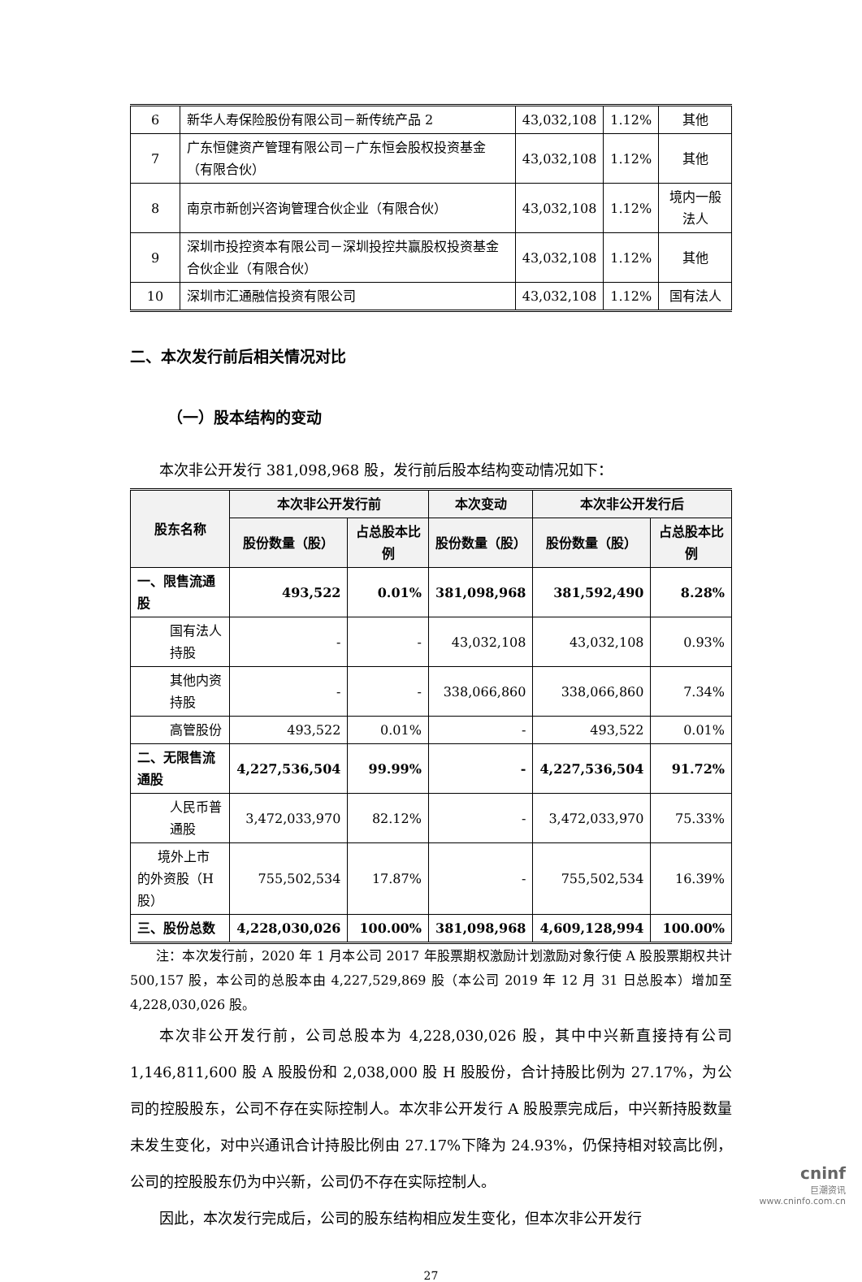| 6 | 新华人寿保险股份有限公司－新传统产品 2 | 43,032,108 | 1.12% | 其他 |
| 7 | 广东恒健资产管理有限公司－广东恒会股权投资基金（有限合伙） | 43,032,108 | 1.12% | 其他 |
| 8 | 南京市新创兴咨询管理合伙企业（有限合伙） | 43,032,108 | 1.12% | 境内一般法人 |
| 9 | 深圳市投控资本有限公司－深圳投控共赢股权投资基金合伙企业（有限合伙） | 43,032,108 | 1.12% | 其他 |
| 10 | 深圳市汇通融信投资有限公司 | 43,032,108 | 1.12% | 国有法人 |
二、本次发行前后相关情况对比
（一）股本结构的变动
本次非公开发行 381,098,968 股，发行前后股本结构变动情况如下：
| 股东名称 | 本次非公开发行前 | | 本次变动 | 本次非公开发行后 | |
| --- | --- | --- | --- | --- | --- |
| | 股份数量（股） | 占总股本比例 | 股份数量（股） | 股份数量（股） | 占总股本比例 |
| 一、限售流通股 | 493,522 | 0.01% | 381,098,968 | 381,592,490 | 8.28% |
| 国有法人持股 | - | - | 43,032,108 | 43,032,108 | 0.93% |
| 其他内资持股 | - | - | 338,066,860 | 338,066,860 | 7.34% |
| 高管股份 | 493,522 | 0.01% | - | 493,522 | 0.01% |
| 二、无限售流通股 | 4,227,536,504 | 99.99% | - | 4,227,536,504 | 91.72% |
| 人民币普通股 | 3,472,033,970 | 82.12% | - | 3,472,033,970 | 75.33% |
| 境外上市的外资股（H股） | 755,502,534 | 17.87% | - | 755,502,534 | 16.39% |
| 三、股份总数 | 4,228,030,026 | 100.00% | 381,098,968 | 4,609,128,994 | 100.00% |
注：本次发行前，2020 年 1 月本公司 2017 年股票期权激励计划激励对象行使 A 股股票期权共计 500,157 股，本公司的总股本由 4,227,529,869 股（本公司 2019 年 12 月 31 日总股本）增加至 4,228,030,026 股。
本次非公开发行前，公司总股本为 4,228,030,026 股，其中中兴新直接持有公司 1,146,811,600 股 A 股股份和 2,038,000 股 H 股股份，合计持股比例为 27.17%，为公司的控股股东，公司不存在实际控制人。本次非公开发行 A 股股票完成后，中兴新持股数量未发生变化，对中兴通讯合计持股比例由 27.17%下降为 24.93%，仍保持相对较高比例，公司的控股股东仍为中兴新，公司仍不存在实际控制人。
因此，本次发行完成后，公司的股东结构相应发生变化，但本次非公开发行
27
cninf
巨潮资讯
www.cninfo.com.cn